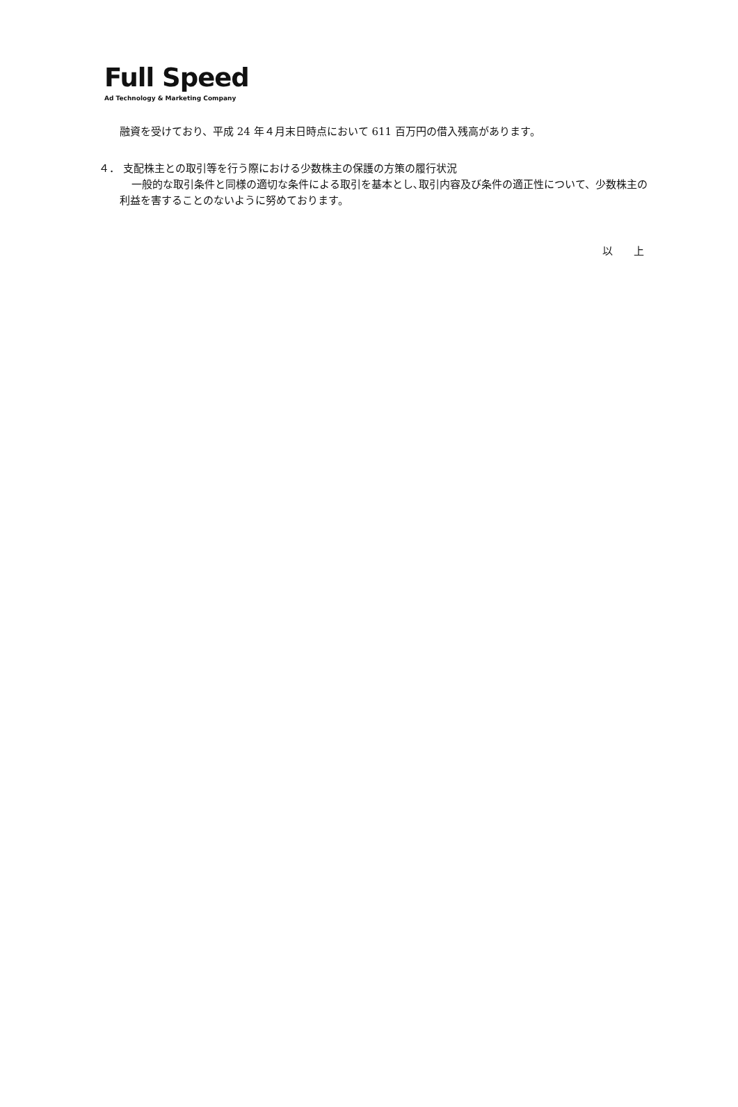Full Speed
Ad Technology & Marketing Company
融資を受けており、平成 24 年４月末日時点において 611 百万円の借入残高があります。
４． 支配株主との取引等を行う際における少数株主の保護の方策の履行状況
一般的な取引条件と同様の適切な条件による取引を基本とし､取引内容及び条件の適正性について、少数株主の利益を害することのないように努めております。
以　　上